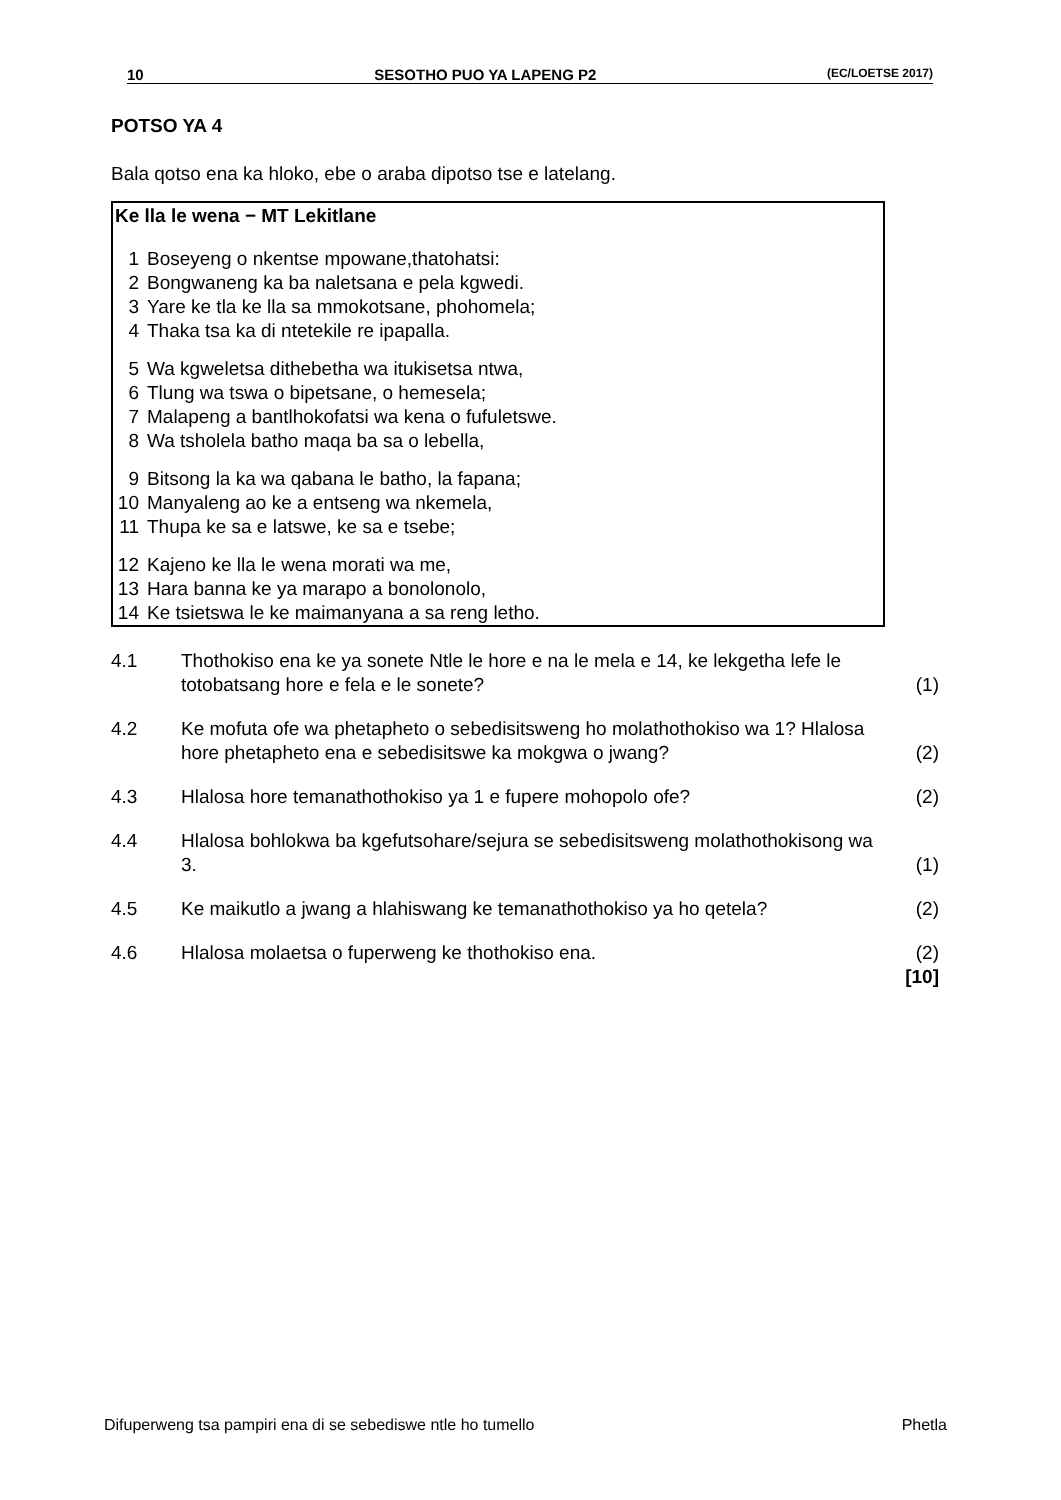10 SESOTHO PUO YA LAPENG P2 (EC/LOETSE 2017)
POTSO YA 4
Bala qotso ena ka hloko, ebe o araba dipotso tse e latelang.
Ke lla le wena − MT Lekitlane
| 1 | Boseyeng o nkentse mpowane,thatohatsi: |
| 2 | Bongwaneng ka ba naletsana e pela kgwedi. |
| 3 | Yare ke tla ke lla sa mmokotsane, phohomela; |
| 4 | Thaka tsa ka di ntetekile re ipapalla. |
| 5 | Wa kgweletsa dithebetha wa itukisetsa ntwa, |
| 6 | Tlung wa tswa o bipetsane, o hemesela; |
| 7 | Malapeng a bantlhokofatsi wa kena o fufuletswe. |
| 8 | Wa tsholela batho maqa ba sa o lebella, |
| 9 | Bitsong la ka wa qabana le batho, la fapana; |
| 10 | Manyaleng ao ke a entseng wa nkemela, |
| 11 | Thupa ke sa e latswe, ke sa e tsebe; |
| 12 | Kajeno ke lla le wena morati wa me, |
| 13 | Hara banna ke ya marapo a bonolonolo, |
| 14 | Ke tsietswa le ke maimanyana a sa reng letho. |
| 4.1 | Thothokiso ena ke ya sonete Ntle le hore e na le mela e 14, ke lekgetha lefe le totobatsang hore e fela e le sonete? | (1) |
| 4.2 | Ke mofuta ofe wa phetapheto o sebedisitsweng ho molathothokiso wa 1? Hlalosa hore phetapheto ena e sebedisitswe ka mokgwa o jwang? | (2) |
| 4.3 | Hlalosa hore temanathothokiso ya 1 e fupere mohopolo ofe? | (2) |
| 4.4 | Hlalosa bohlokwa ba kgefutsohare/sejura se sebedisitsweng molathothokisong wa 3. | (1) |
| 4.5 | Ke maikutlo a jwang a hlahiswang ke temanathothokiso ya ho qetela? | (2) |
| 4.6 | Hlalosa molaetsa o fuperweng ke thothokiso ena. | (2) [10] |
Difuperweng tsa pampiri ena di se sebediswe ntle ho tumello Phetla